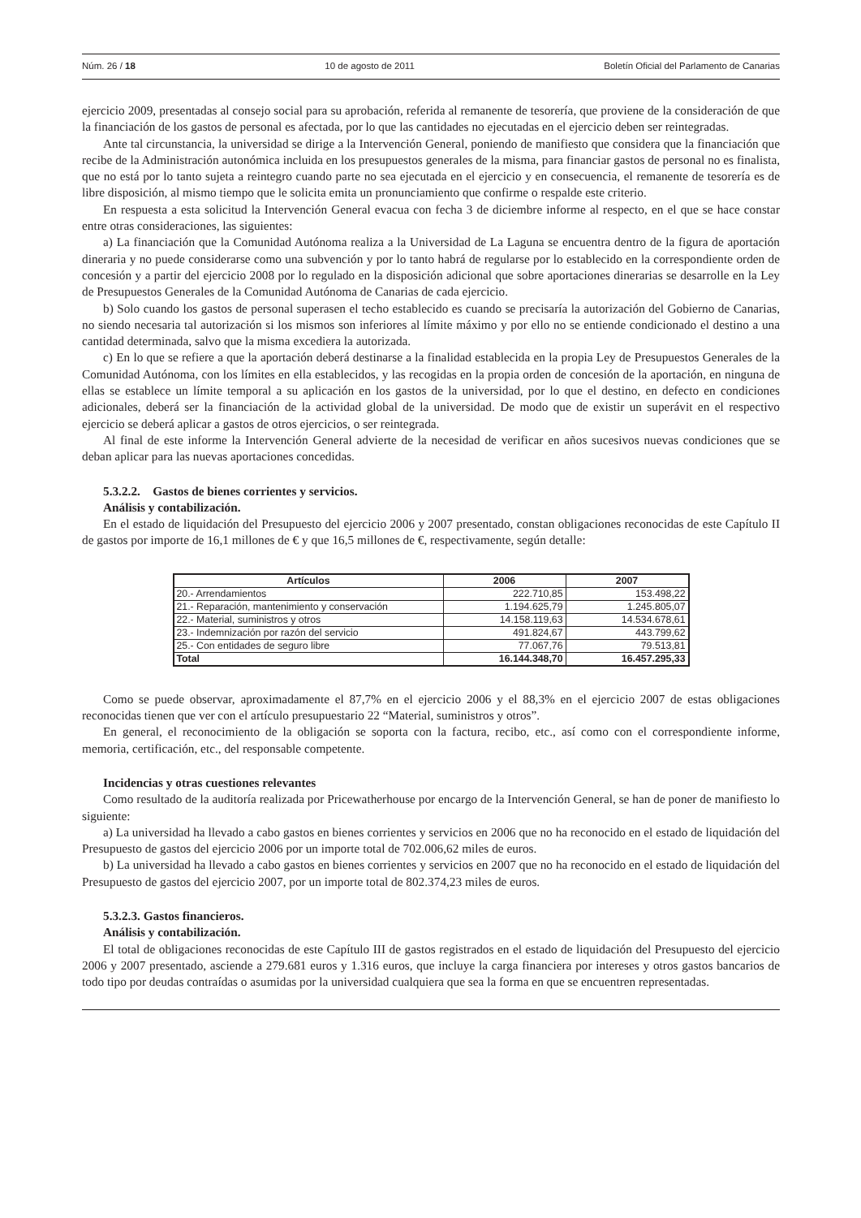Núm. 26 / 18 10 de agosto de 2011 Boletín Oficial del Parlamento de Canarias
ejercicio 2009, presentadas al consejo social para su aprobación, referida al remanente de tesorería, que proviene de la consideración de que la financiación de los gastos de personal es afectada, por lo que las cantidades no ejecutadas en el ejercicio deben ser reintegradas.
Ante tal circunstancia, la universidad se dirige a la Intervención General, poniendo de manifiesto que considera que la financiación que recibe de la Administración autonómica incluida en los presupuestos generales de la misma, para financiar gastos de personal no es finalista, que no está por lo tanto sujeta a reintegro cuando parte no sea ejecutada en el ejercicio y en consecuencia, el remanente de tesorería es de libre disposición, al mismo tiempo que le solicita emita un pronunciamiento que confirme o respalde este criterio.
En respuesta a esta solicitud la Intervención General evacua con fecha 3 de diciembre informe al respecto, en el que se hace constar entre otras consideraciones, las siguientes:
a) La financiación que la Comunidad Autónoma realiza a la Universidad de La Laguna se encuentra dentro de la figura de aportación dineraria y no puede considerarse como una subvención y por lo tanto habrá de regularse por lo establecido en la correspondiente orden de concesión y a partir del ejercicio 2008 por lo regulado en la disposición adicional que sobre aportaciones dinerarias se desarrolle en la Ley de Presupuestos Generales de la Comunidad Autónoma de Canarias de cada ejercicio.
b) Solo cuando los gastos de personal superasen el techo establecido es cuando se precisaría la autorización del Gobierno de Canarias, no siendo necesaria tal autorización si los mismos son inferiores al límite máximo y por ello no se entiende condicionado el destino a una cantidad determinada, salvo que la misma excediera la autorizada.
c) En lo que se refiere a que la aportación deberá destinarse a la finalidad establecida en la propia Ley de Presupuestos Generales de la Comunidad Autónoma, con los límites en ella establecidos, y las recogidas en la propia orden de concesión de la aportación, en ninguna de ellas se establece un límite temporal a su aplicación en los gastos de la universidad, por lo que el destino, en defecto en condiciones adicionales, deberá ser la financiación de la actividad global de la universidad. De modo que de existir un superávit en el respectivo ejercicio se deberá aplicar a gastos de otros ejercicios, o ser reintegrada.
Al final de este informe la Intervención General advierte de la necesidad de verificar en años sucesivos nuevas condiciones que se deban aplicar para las nuevas aportaciones concedidas.
5.3.2.2. Gastos de bienes corrientes y servicios.
Análisis y contabilización.
En el estado de liquidación del Presupuesto del ejercicio 2006 y 2007 presentado, constan obligaciones reconocidas de este Capítulo II de gastos por importe de 16,1 millones de € y que 16,5 millones de €, respectivamente, según detalle:
| Artículos | 2006 | 2007 |
| --- | --- | --- |
| 20.- Arrendamientos | 222.710,85 | 153.498,22 |
| 21.- Reparación, mantenimiento y conservación | 1.194.625,79 | 1.245.805,07 |
| 22.- Material, suministros y otros | 14.158.119,63 | 14.534.678,61 |
| 23.- Indemnización por razón del servicio | 491.824,67 | 443.799,62 |
| 25.- Con entidades de seguro libre | 77.067,76 | 79.513,81 |
| Total | 16.144.348,70 | 16.457.295,33 |
Como se puede observar, aproximadamente el 87,7% en el ejercicio 2006 y el 88,3% en el ejercicio 2007 de estas obligaciones reconocidas tienen que ver con el artículo presupuestario 22 “Material, suministros y otros”.
En general, el reconocimiento de la obligación se soporta con la factura, recibo, etc., así como con el correspondiente informe, memoria, certificación, etc., del responsable competente.
Incidencias y otras cuestiones relevantes
Como resultado de la auditoría realizada por Pricewatherhouse por encargo de la Intervención General, se han de poner de manifiesto lo siguiente:
a) La universidad ha llevado a cabo gastos en bienes corrientes y servicios en 2006 que no ha reconocido en el estado de liquidación del Presupuesto de gastos del ejercicio 2006 por un importe total de 702.006,62 miles de euros.
b) La universidad ha llevado a cabo gastos en bienes corrientes y servicios en 2007 que no ha reconocido en el estado de liquidación del Presupuesto de gastos del ejercicio 2007, por un importe total de 802.374,23 miles de euros.
5.3.2.3. Gastos financieros.
Análisis y contabilización.
El total de obligaciones reconocidas de este Capítulo III de gastos registrados en el estado de liquidación del Presupuesto del ejercicio 2006 y 2007 presentado, asciende a 279.681 euros y 1.316 euros, que incluye la carga financiera por intereses y otros gastos bancarios de todo tipo por deudas contraídas o asumidas por la universidad cualquiera que sea la forma en que se encuentren representadas.